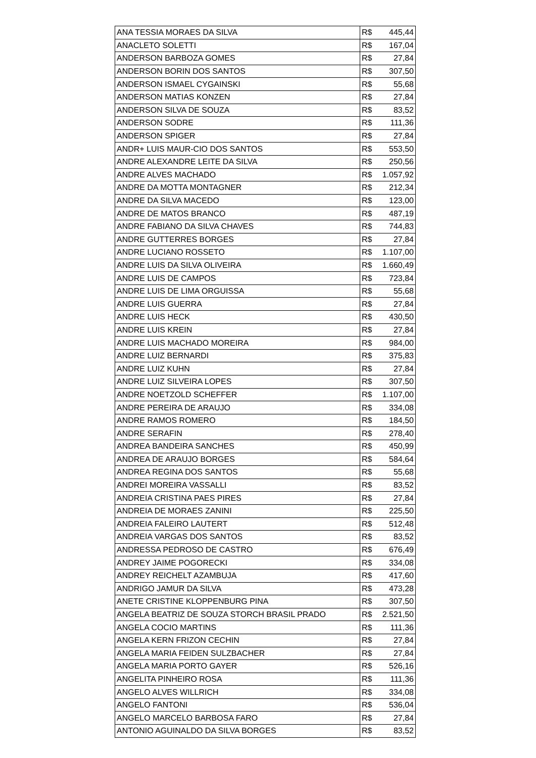| ANA TESSIA MORAES DA SILVA | R$ 445,44 |
| ANACLETO SOLETTI | R$ 167,04 |
| ANDERSON BARBOZA GOMES | R$ 27,84 |
| ANDERSON BORIN DOS SANTOS | R$ 307,50 |
| ANDERSON ISMAEL CYGAINSKI | R$ 55,68 |
| ANDERSON MATIAS KONZEN | R$ 27,84 |
| ANDERSON SILVA DE SOUZA | R$ 83,52 |
| ANDERSON SODRE | R$ 111,36 |
| ANDERSON SPIGER | R$ 27,84 |
| ANDR+ LUIS MAUR-CIO DOS SANTOS | R$ 553,50 |
| ANDRE ALEXANDRE LEITE DA SILVA | R$ 250,56 |
| ANDRE ALVES MACHADO | R$ 1.057,92 |
| ANDRE DA MOTTA MONTAGNER | R$ 212,34 |
| ANDRE DA SILVA MACEDO | R$ 123,00 |
| ANDRE DE MATOS BRANCO | R$ 487,19 |
| ANDRE FABIANO DA SILVA CHAVES | R$ 744,83 |
| ANDRE GUTTERRES BORGES | R$ 27,84 |
| ANDRE LUCIANO ROSSETO | R$ 1.107,00 |
| ANDRE LUIS DA SILVA OLIVEIRA | R$ 1.660,49 |
| ANDRE LUIS DE CAMPOS | R$ 723,84 |
| ANDRE LUIS DE LIMA ORGUISSA | R$ 55,68 |
| ANDRE LUIS GUERRA | R$ 27,84 |
| ANDRE LUIS HECK | R$ 430,50 |
| ANDRE LUIS KREIN | R$ 27,84 |
| ANDRE LUIS MACHADO MOREIRA | R$ 984,00 |
| ANDRE LUIZ BERNARDI | R$ 375,83 |
| ANDRE LUIZ KUHN | R$ 27,84 |
| ANDRE LUIZ SILVEIRA LOPES | R$ 307,50 |
| ANDRE NOETZOLD SCHEFFER | R$ 1.107,00 |
| ANDRE PEREIRA DE ARAUJO | R$ 334,08 |
| ANDRE RAMOS ROMERO | R$ 184,50 |
| ANDRE SERAFIN | R$ 278,40 |
| ANDREA BANDEIRA SANCHES | R$ 450,99 |
| ANDREA DE ARAUJO BORGES | R$ 584,64 |
| ANDREA REGINA DOS SANTOS | R$ 55,68 |
| ANDREI MOREIRA VASSALLI | R$ 83,52 |
| ANDREIA CRISTINA PAES PIRES | R$ 27,84 |
| ANDREIA DE MORAES ZANINI | R$ 225,50 |
| ANDREIA FALEIRO LAUTERT | R$ 512,48 |
| ANDREIA VARGAS DOS SANTOS | R$ 83,52 |
| ANDRESSA PEDROSO DE CASTRO | R$ 676,49 |
| ANDREY JAIME POGORECKI | R$ 334,08 |
| ANDREY REICHELT AZAMBUJA | R$ 417,60 |
| ANDRIGO JAMUR DA SILVA | R$ 473,28 |
| ANETE CRISTINE KLOPPENBURG PINA | R$ 307,50 |
| ANGELA BEATRIZ DE SOUZA STORCH BRASIL PRADO | R$ 2.521,50 |
| ANGELA COCIO MARTINS | R$ 111,36 |
| ANGELA KERN FRIZON CECHIN | R$ 27,84 |
| ANGELA MARIA FEIDEN SULZBACHER | R$ 27,84 |
| ANGELA MARIA PORTO GAYER | R$ 526,16 |
| ANGELITA PINHEIRO ROSA | R$ 111,36 |
| ANGELO ALVES WILLRICH | R$ 334,08 |
| ANGELO FANTONI | R$ 536,04 |
| ANGELO MARCELO BARBOSA FARO | R$ 27,84 |
| ANTONIO AGUINALDO DA SILVA BORGES | R$ 83,52 |